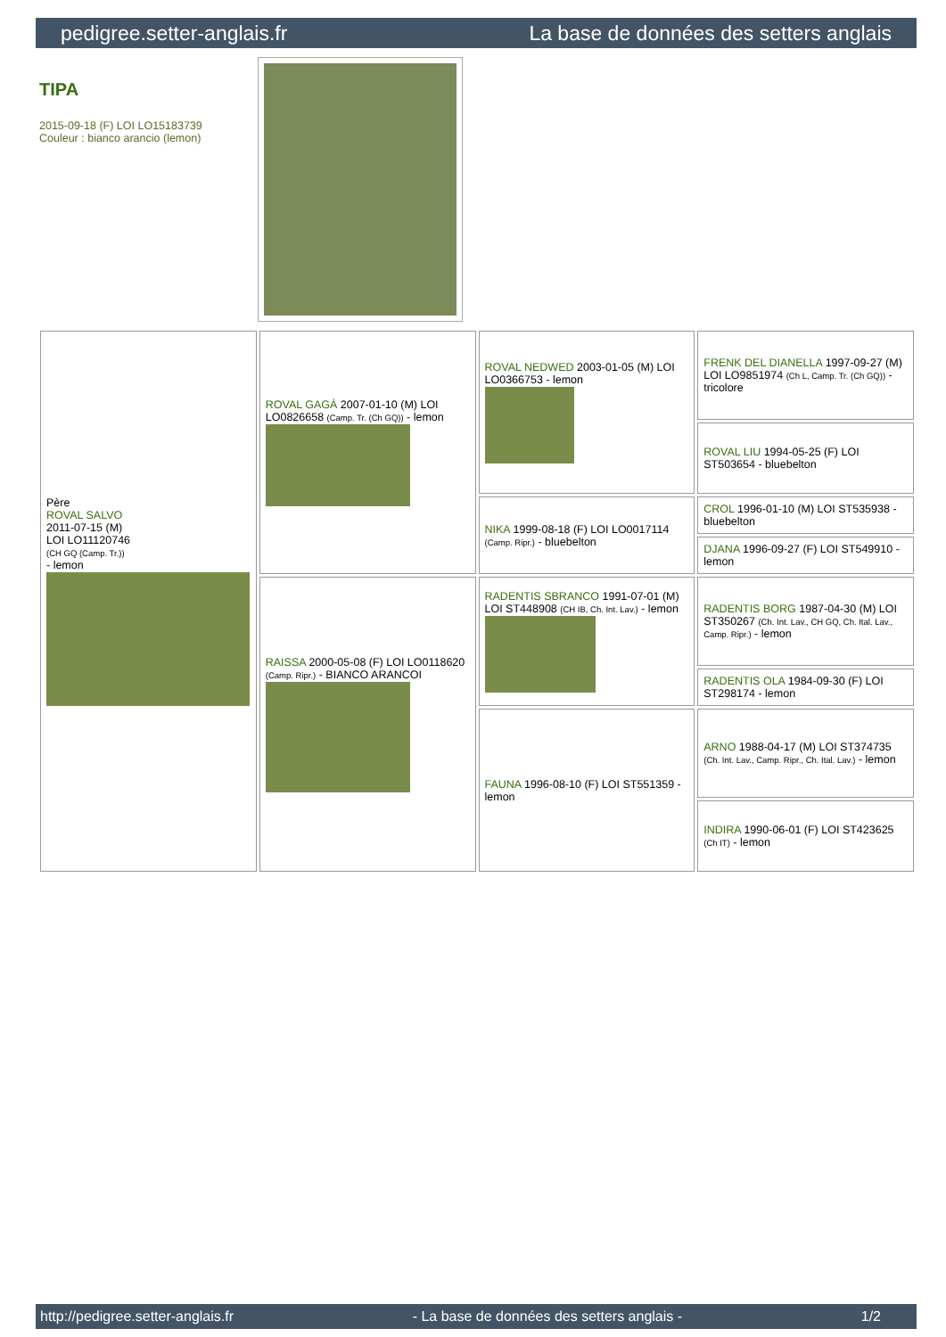pedigree.setter-anglais.fr La base de données des setters anglais
TIPA
2015-09-18 (F) LOI LO15183739
Couleur : bianco arancio (lemon)
| Père ROVAL SALVO 2011-07-15 (M) LOI LO11120746 (CH GQ (Camp. Tr.)) - lemon | ROVAL GAGÀ 2007-01-10 (M) LOI LO0826658 (Camp. Tr. (Ch GQ)) - lemon | ROVAL NEDWED 2003-01-05 (M) LOI LO0366753 - lemon | FRENK DEL DIANELLA 1997-09-27 (M) LOI LO9851974 (Ch L, Camp. Tr. (Ch GQ)) - tricolore |
| | | | ROVAL LIU 1994-05-25 (F) LOI ST503654 - bluebelton |
| | | NIKA 1999-08-18 (F) LOI LO0017114 (Camp. Ripr.) - bluebelton | CROL 1996-01-10 (M) LOI ST535938 - bluebelton |
| | | | DJANA 1996-09-27 (F) LOI ST549910 - lemon |
| | RAISSA 2000-05-08 (F) LOI LO0118620 (Camp. Ripr.) - BIANCO ARANCOI | RADENTIS SBRANCO 1991-07-01 (M) LOI ST448908 (CH IB, Ch. Int. Lav.) - lemon | RADENTIS BORG 1987-04-30 (M) LOI ST350267 (Ch. Int. Lav., CH GQ, Ch. Ital. Lav., Camp. Ripr.) - lemon |
| | | | RADENTIS OLA 1984-09-30 (F) LOI ST298174 - lemon |
| | | FAUNA 1996-08-10 (F) LOI ST551359 - lemon | ARNO 1988-04-17 (M) LOI ST374735 (Ch. Int. Lav., Camp. Ripr., Ch. Ital. Lav.) - lemon |
| | | | INDIRA 1990-06-01 (F) LOI ST423625 (Ch IT) - lemon |
http://pedigree.setter-anglais.fr - La base de données des setters anglais - 1/2